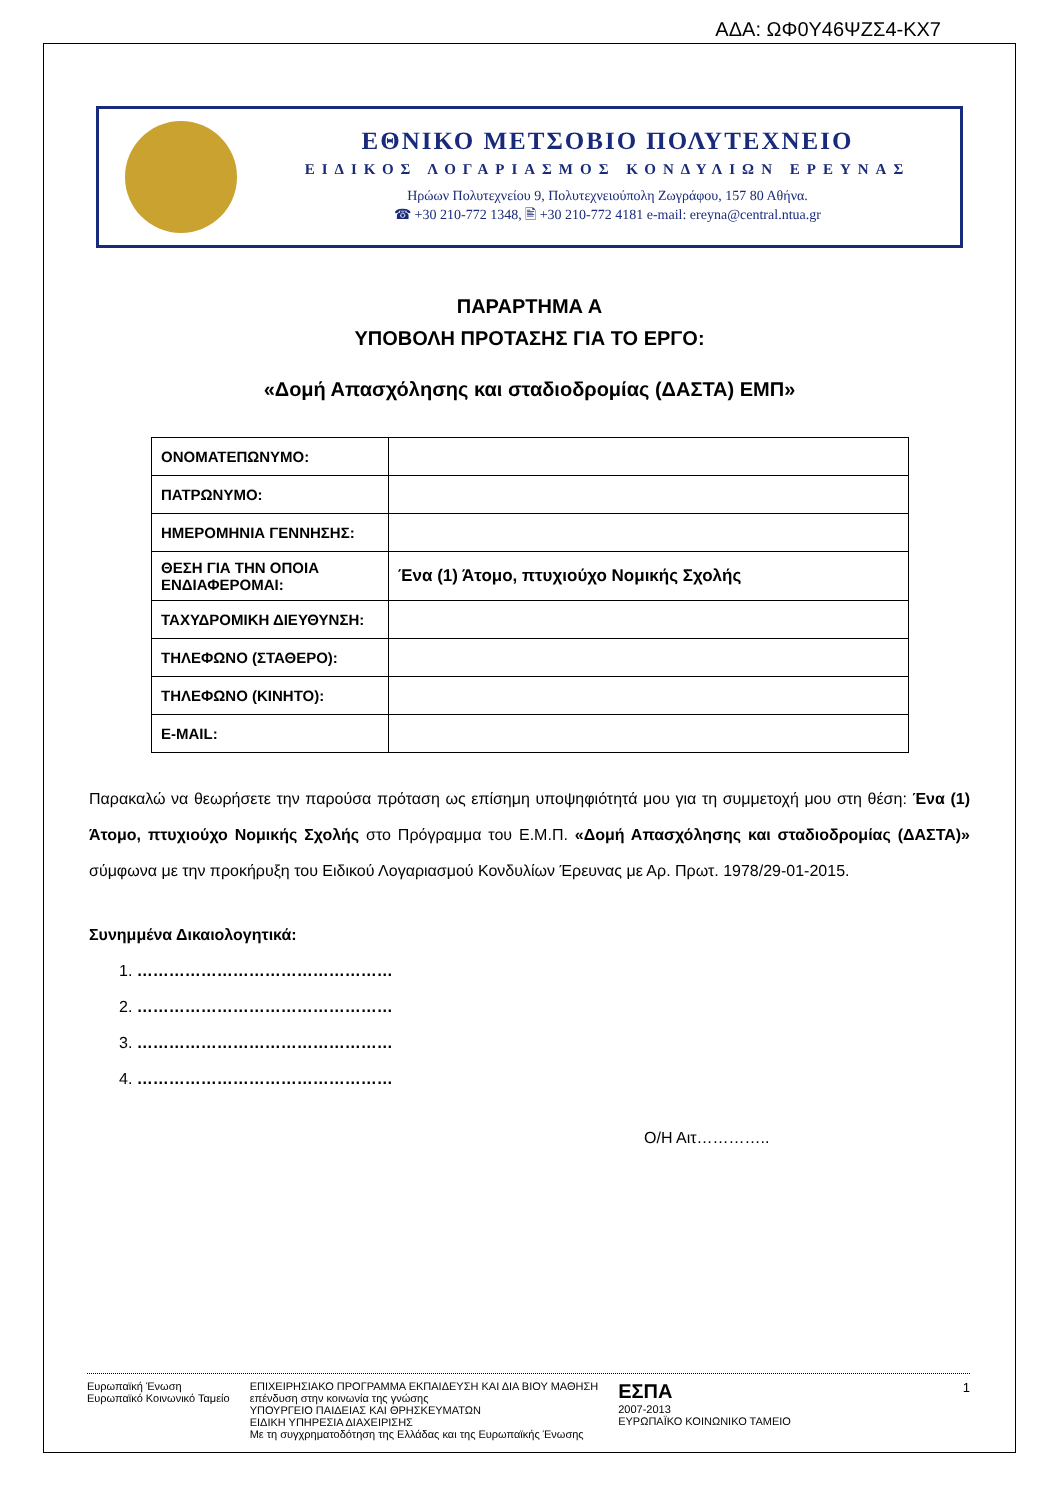ΑΔΑ: ΩΦ0Υ46ΨΖΣ4-ΚΧ7
ΕΘΝΙΚΟ ΜΕΤΣΟΒΙΟ ΠΟΛΥΤΕΧΝΕΙΟ
ΕΙΔΙΚΟΣ ΛΟΓΑΡΙΑΣΜΟΣ ΚΟΝΔΥΛΙΩΝ ΕΡΕΥΝΑΣ
Ηρώων Πολυτεχνείου 9, Πολυτεχνειούπολη Ζωγράφου, 157 80 Αθήνα.
☎ +30 210-772 1348, 🖹 +30 210-772 4181 e-mail: ereyna@central.ntua.gr
ΠΑΡΑΡΤΗΜΑ Α
ΥΠΟΒΟΛΗ ΠΡΟΤΑΣΗΣ ΓΙΑ ΤΟ ΕΡΓΟ:
«Δομή Απασχόλησης και σταδιοδρομίας (ΔΑΣΤΑ) ΕΜΠ»
| ΟΝΟΜΑΤΕΠΩΝΥΜΟ: | |
| ΠΑΤΡΩΝΥΜΟ: | |
| ΗΜΕΡΟΜΗΝΙΑ ΓΕΝΝΗΣΗΣ: | |
| ΘΕΣΗ ΓΙΑ ΤΗΝ ΟΠΟΙΑ ΕΝΔΙΑΦΕΡΟΜΑΙ: | Ένα (1) Άτομο, πτυχιούχο Νομικής Σχολής |
| ΤΑΧΥΔΡΟΜΙΚΗ ΔΙΕΥΘΥΝΣΗ: | |
| ΤΗΛΕΦΩΝΟ (ΣΤΑΘΕΡΟ): | |
| ΤΗΛΕΦΩΝΟ (ΚΙΝΗΤΟ): | |
| E-MAIL: | |
Παρακαλώ να θεωρήσετε την παρούσα πρόταση ως επίσημη υποψηφιότητά μου για τη συμμετοχή μου στη θέση: Ένα (1) Άτομο, πτυχιούχο Νομικής Σχολής στο Πρόγραμμα του Ε.Μ.Π. «Δομή Απασχόλησης και σταδιοδρομίας (ΔΑΣΤΑ)» σύμφωνα με την προκήρυξη του Ειδικού Λογαριασμού Κονδυλίων Έρευνας με Αρ. Πρωτ. 1978/29-01-2015.
Συνημμένα Δικαιολογητικά:
1. …………………………………………
2. …………………………………………
3. …………………………………………
4. …………………………………………
Ο/Η Αιτ…………..
Ευρωπαϊκή Ένωση
Ευρωπαϊκό Κοινωνικό Ταμείο
ΕΠΙΧΕΙΡΗΣΙΑΚΟ ΠΡΟΓΡΑΜΜΑ ΕΚΠΑΙΔΕΥΣΗ ΚΑΙ ΔΙΑ ΒΙΟΥ ΜΑΘΗΣΗ
επένδυση στην κοινωνία της γνώσης
ΥΠΟΥΡΓΕΙΟ ΠΑΙΔΕΙΑΣ ΚΑΙ ΘΡΗΣΚΕΥΜΑΤΩΝ
ΕΙΔΙΚΗ ΥΠΗΡΕΣΙΑ ΔΙΑΧΕΙΡΙΣΗΣ
Με τη συγχρηματοδότηση της Ελλάδας και της Ευρωπαϊκής Ένωσης
ΕΣΠΑ
2007-2013
ΕΥΡΩΠΑΪΚΟ ΚΟΙΝΩΝΙΚΟ ΤΑΜΕΙΟ
1